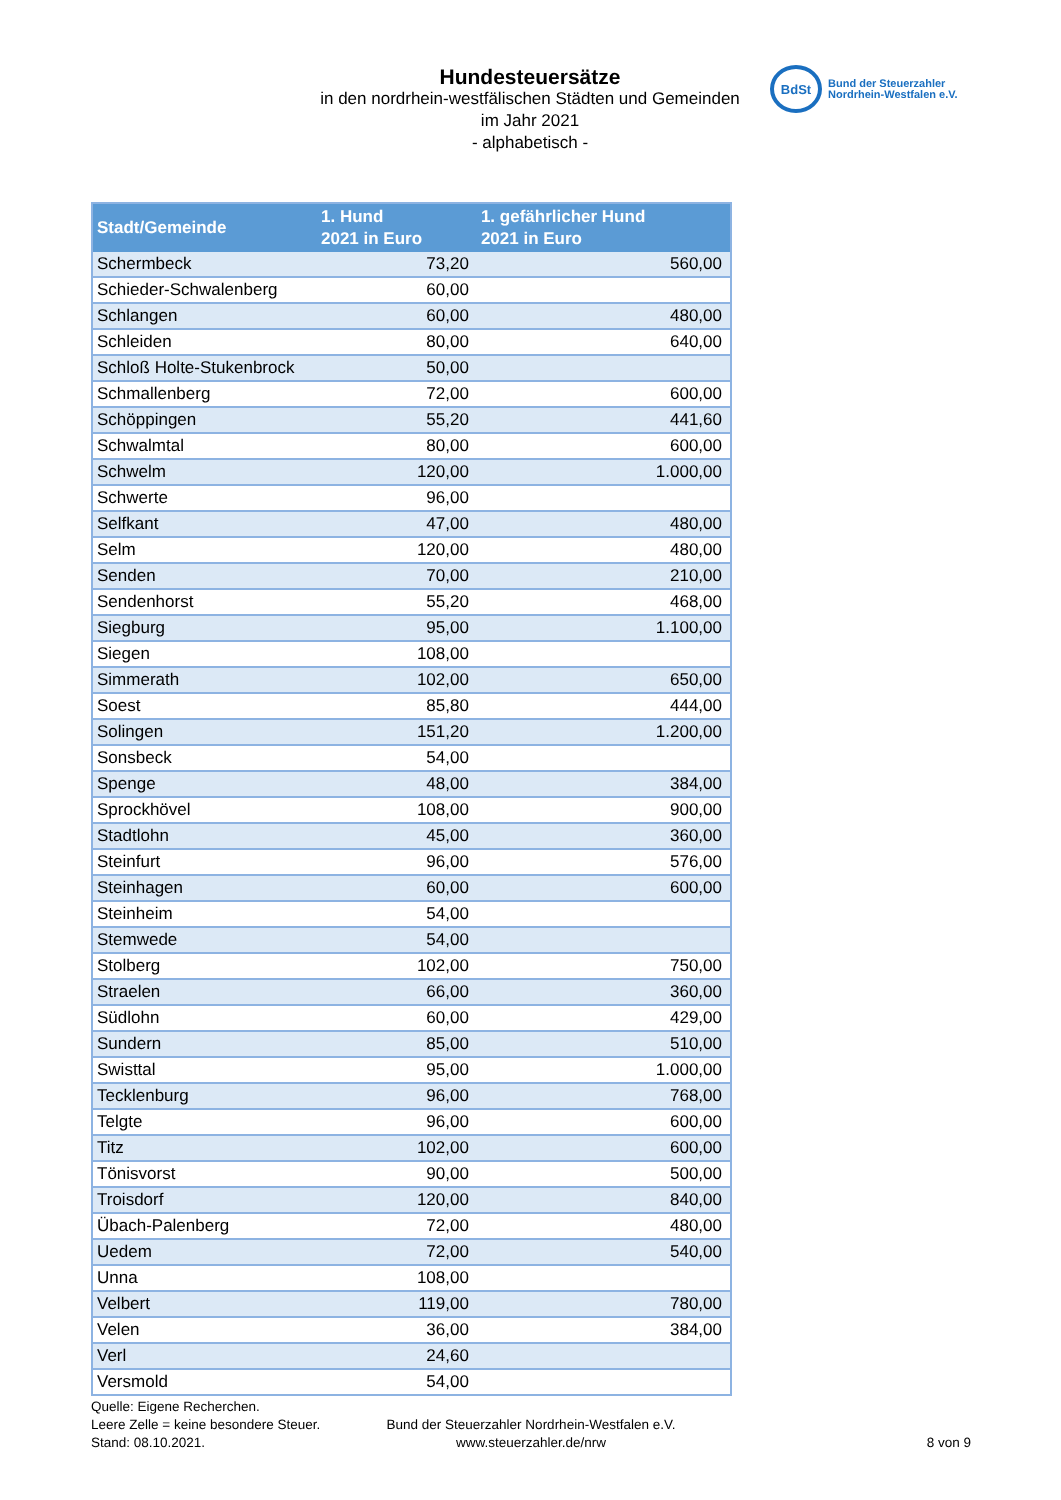Hundesteuersätze
in den nordrhein-westfälischen Städten und Gemeinden
im Jahr 2021
- alphabetisch -
BdSt
Bund der Steuerzahler
Nordrhein-Westfalen e.V.
| Stadt/Gemeinde | 1. Hund 2021 in Euro | 1. gefährlicher Hund 2021 in Euro |
| --- | --- | --- |
| Schermbeck | 73,20 | 560,00 |
| Schieder-Schwalenberg | 60,00 | |
| Schlangen | 60,00 | 480,00 |
| Schleiden | 80,00 | 640,00 |
| Schloß Holte-Stukenbrock | 50,00 | |
| Schmallenberg | 72,00 | 600,00 |
| Schöppingen | 55,20 | 441,60 |
| Schwalmtal | 80,00 | 600,00 |
| Schwelm | 120,00 | 1.000,00 |
| Schwerte | 96,00 | |
| Selfkant | 47,00 | 480,00 |
| Selm | 120,00 | 480,00 |
| Senden | 70,00 | 210,00 |
| Sendenhorst | 55,20 | 468,00 |
| Siegburg | 95,00 | 1.100,00 |
| Siegen | 108,00 | |
| Simmerath | 102,00 | 650,00 |
| Soest | 85,80 | 444,00 |
| Solingen | 151,20 | 1.200,00 |
| Sonsbeck | 54,00 | |
| Spenge | 48,00 | 384,00 |
| Sprockhövel | 108,00 | 900,00 |
| Stadtlohn | 45,00 | 360,00 |
| Steinfurt | 96,00 | 576,00 |
| Steinhagen | 60,00 | 600,00 |
| Steinheim | 54,00 | |
| Stemwede | 54,00 | |
| Stolberg | 102,00 | 750,00 |
| Straelen | 66,00 | 360,00 |
| Südlohn | 60,00 | 429,00 |
| Sundern | 85,00 | 510,00 |
| Swisttal | 95,00 | 1.000,00 |
| Tecklenburg | 96,00 | 768,00 |
| Telgte | 96,00 | 600,00 |
| Titz | 102,00 | 600,00 |
| Tönisvorst | 90,00 | 500,00 |
| Troisdorf | 120,00 | 840,00 |
| Übach-Palenberg | 72,00 | 480,00 |
| Uedem | 72,00 | 540,00 |
| Unna | 108,00 | |
| Velbert | 119,00 | 780,00 |
| Velen | 36,00 | 384,00 |
| Verl | 24,60 | |
| Versmold | 54,00 | |
Quelle: Eigene Recherchen.
Leere Zelle = keine besondere Steuer.
Stand: 08.10.2021.
Bund der Steuerzahler Nordrhein-Westfalen e.V.
www.steuerzahler.de/nrw
8 von 9